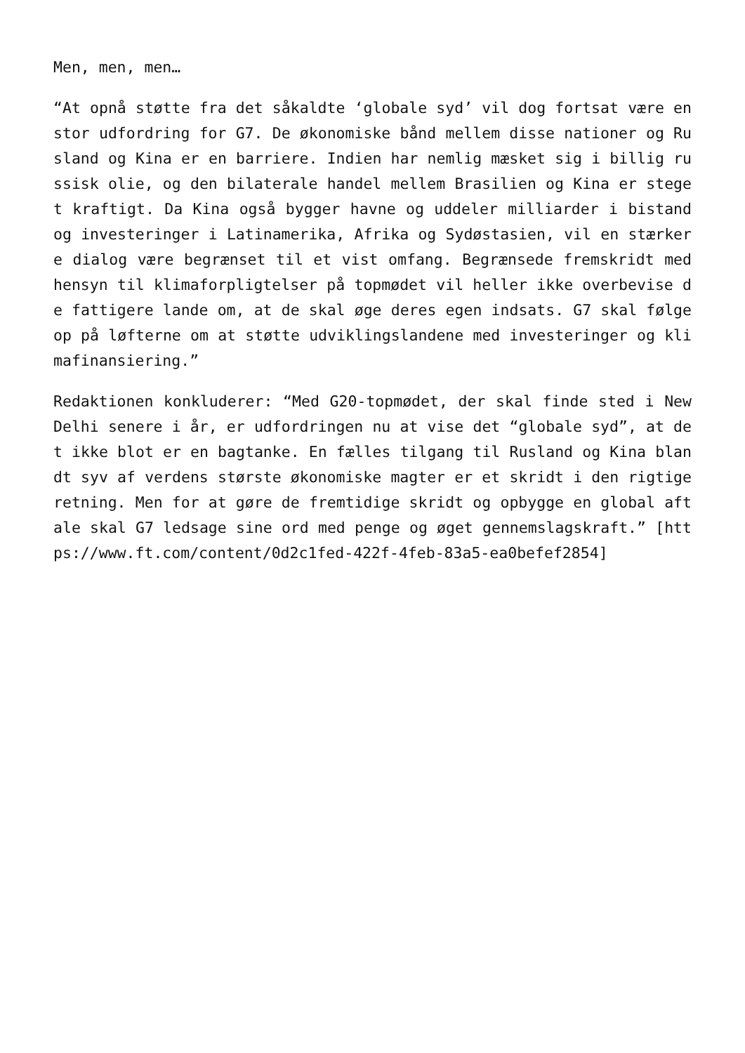Men, men, men…
“At opnå støtte fra det såkaldte ‘globale syd’ vil dog fortsat være en stor udfordring for G7. De økonomiske bånd mellem disse nationer og Rusland og Kina er en barriere. Indien har nemlig mæsket sig i billig russisk olie, og den bilaterale handel mellem Brasilien og Kina er steget kraftigt. Da Kina også bygger havne og uddeler milliarder i bistand og investeringer i Latinamerika, Afrika og Sydøstasien, vil en stærkere dialog være begrænset til et vist omfang. Begrænsede fremskridt med hensyn til klimaforpligtelser på topmødet vil heller ikke overbevise de fattigere lande om, at de skal øge deres egen indsats. G7 skal følge op på løfterne om at støtte udviklingslandene med investeringer og klimafinansiering.”
Redaktionen konkluderer: “Med G20-topmødet, der skal finde sted i New Delhi senere i år, er udfordringen nu at vise det “globale syd”, at det ikke blot er en bagtanke. En fælles tilgang til Rusland og Kina blandt syv af verdens største økonomiske magter er et skridt i den rigtige retning. Men for at gøre de fremtidige skridt og opbygge en global aftale skal G7 ledsage sine ord med penge og øget gennemslagskraft.” [https://www.ft.com/content/0d2c1fed-422f-4feb-83a5-ea0befef2854]